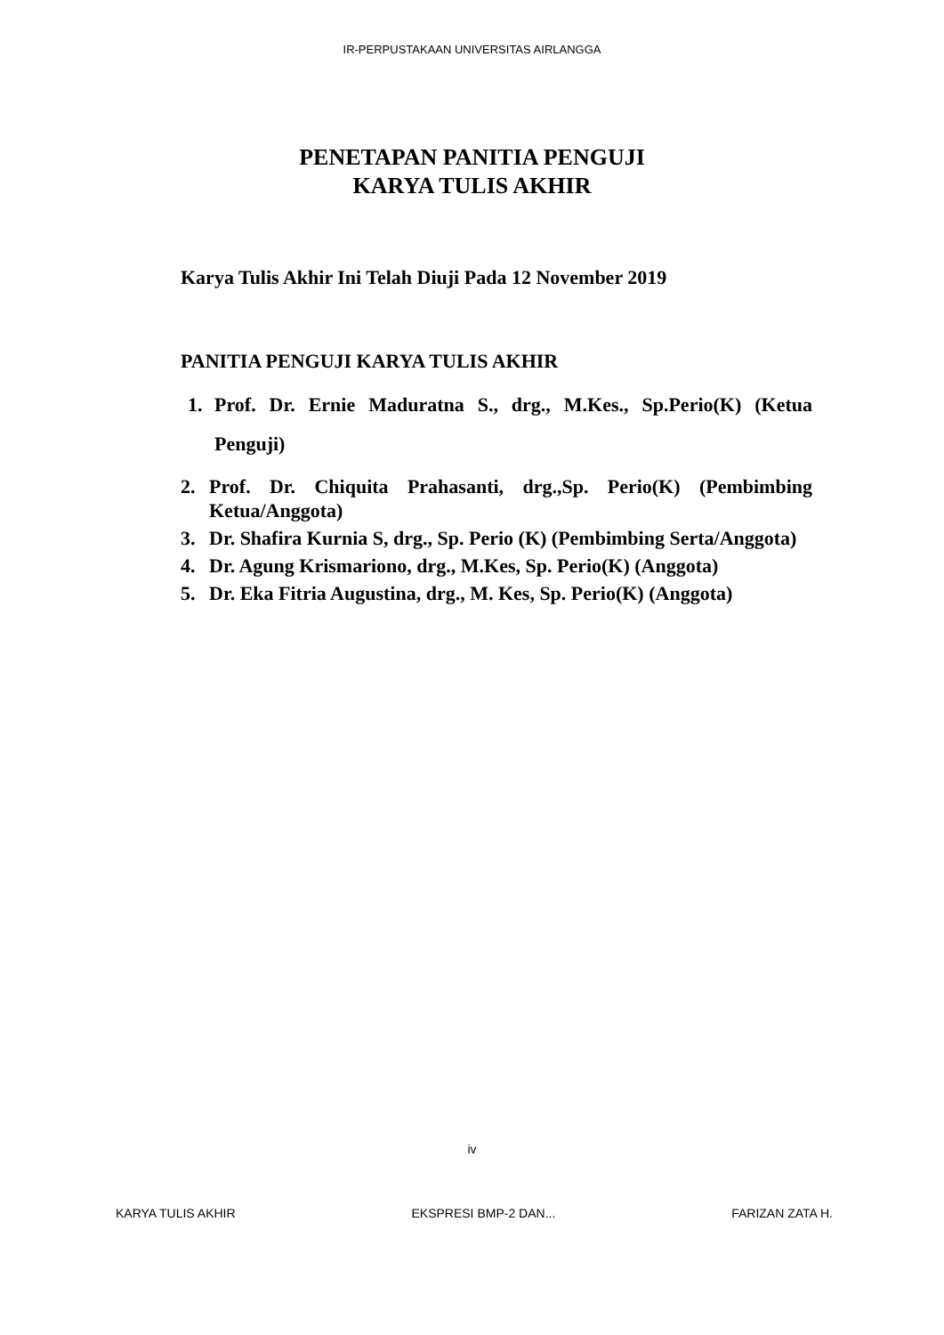IR-PERPUSTAKAAN UNIVERSITAS AIRLANGGA
PENETAPAN PANITIA PENGUJI
KARYA TULIS AKHIR
Karya Tulis Akhir Ini Telah Diuji Pada 12 November 2019
PANITIA PENGUJI KARYA TULIS AKHIR
1. Prof. Dr. Ernie Maduratna S., drg., M.Kes., Sp.Perio(K) (Ketua Penguji)
2. Prof. Dr. Chiquita Prahasanti, drg.,Sp. Perio(K) (Pembimbing Ketua/Anggota)
3. Dr. Shafira Kurnia S, drg., Sp. Perio (K) (Pembimbing Serta/Anggota)
4. Dr. Agung Krismariono, drg., M.Kes, Sp. Perio(K) (Anggota)
5. Dr. Eka Fitria Augustina, drg., M. Kes, Sp. Perio(K) (Anggota)
iv
KARYA TULIS AKHIR EKSPRESI BMP-2 DAN... FARIZAN ZATA H.